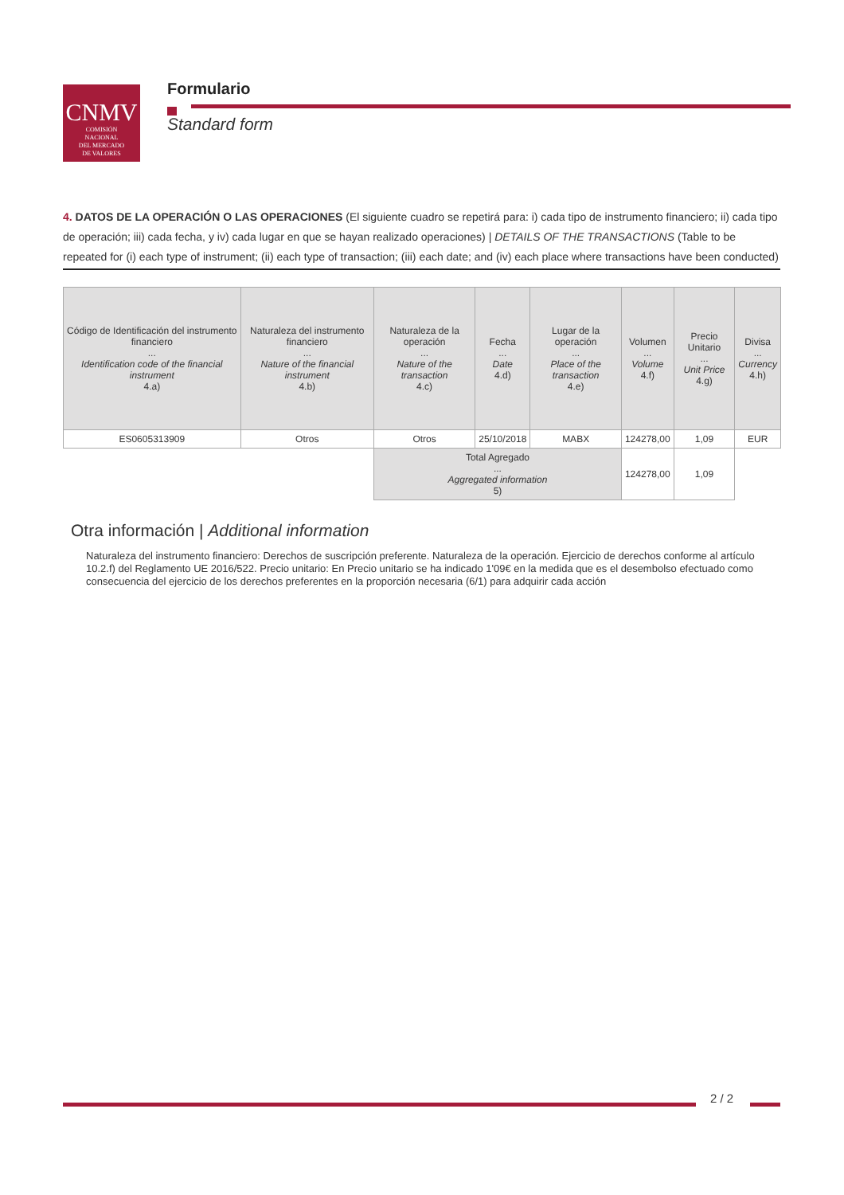CNMV
COMISIÓN
NACIONAL
DEL MERCADO
DE VALORES
Formulario
Standard form
4. DATOS DE LA OPERACIÓN O LAS OPERACIONES (El siguiente cuadro se repetirá para: i) cada tipo de instrumento financiero; ii) cada tipo de operación; iii) cada fecha, y iv) cada lugar en que se hayan realizado operaciones) | DETAILS OF THE TRANSACTIONS (Table to be repeated for (i) each type of instrument; (ii) each type of transaction; (iii) each date; and (iv) each place where transactions have been conducted)
| Código de Identificación del instrumento financiero ... Identification code of the financial instrument 4.a) | Naturaleza del instrumento financiero ... Nature of the financial instrument 4.b) | Naturaleza de la operación ... Nature of the transaction 4.c) | Fecha ... Date 4.d) | Lugar de la operación ... Place of the transaction 4.e) | Volumen ... Volume 4.f) | Precio Unitario ... Unit Price 4.g) | Divisa ... Currency 4.h) |
| --- | --- | --- | --- | --- | --- | --- | --- |
| ES0605313909 | Otros | Otros | 25/10/2018 | MABX | 124278,00 | 1,09 | EUR |
| | | Total Agregado ... Aggregated information 5) | | | 124278,00 | 1,09 | |
Otra información | Additional information
Naturaleza del instrumento financiero: Derechos de suscripción preferente. Naturaleza de la operación. Ejercicio de derechos conforme al artículo 10.2.f) del Reglamento UE 2016/522. Precio unitario: En Precio unitario se ha indicado 1'09€ en la medida que es el desembolso efectuado como consecuencia del ejercicio de los derechos preferentes en la proporción necesaria (6/1) para adquirir cada acción
2 / 2